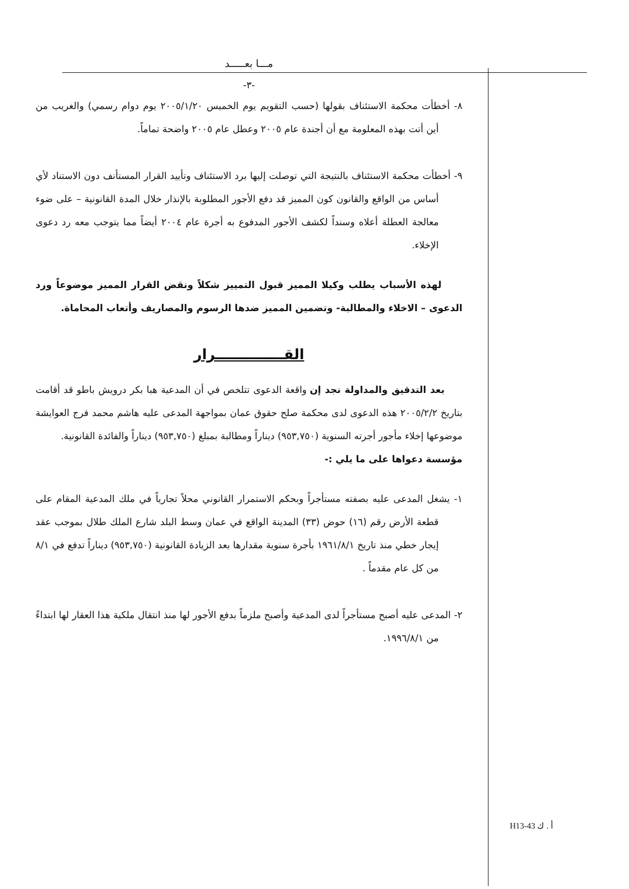مـــا بعـــــد
-٣-
٨- أخطأت محكمة الاستئناف بقولها (حسب التقويم يوم الخميس ٢٠٠٥/١/٢٠ يوم دوام رسمي) والغريب من أين أتت بهذه المعلومة مع أن أجندة عام ٢٠٠٥ وعطل عام ٢٠٠٥ واضحة تماماً.
٩- أخطأت محكمة الاستئناف بالنتيجة التي توصلت إليها برد الاستئناف وتأييد القرار المستأنف دون الاستناد لأي أساس من الواقع والقانون كون المميز قد دفع الأجور المطلوبة بالإنذار خلال المدة القانونية – على ضوء معالجة العطلة أعلاه وسنداً لكشف الأجور المدفوع به أجرة عام ٢٠٠٤ أيضاً مما يتوجب معه رد دعوى الإخلاء.
لهذه الأسباب يطلب وكيلا المميز قبول التمييز شكلاً ونقض القرار المميز موضوعاً ورد الدعوى – الاخلاء والمطالبة- وتضمين المميز ضدها الرسوم والمصاريف وأتعاب المحاماة.
القــــــــــــــرار
بعد التدقيق والمداولة نجد إن واقعة الدعوى تتلخص في أن المدعية هبا بكر درويش باطو قد أقامت بتاريخ ٢٠٠٥/٢/٢ هذه الدعوى لدى محكمة صلح حقوق عمان بمواجهة المدعى عليه هاشم محمد فرج العوايشة موضوعها إخلاء مأجور أجرته السنوية (٩٥٣,٧٥٠) ديناراً ومطالبة بمبلغ (٩٥٣,٧٥٠) ديناراً والفائدة القانونية.
مؤسسة دعواها على ما يلي :-
١- يشغل المدعى عليه بصفته مستأجراً وبحكم الاستمرار القانوني محلاً تجارياً في ملك المدعية المقام على قطعة الأرض رقم (١٦) حوض (٣٣) المدينة الواقع في عمان وسط البلد شارع الملك طلال بموجب عقد إيجار خطي منذ تاريخ ١٩٦١/٨/١ بأجرة سنوية مقدارها بعد الزيادة القانونية (٩٥٣,٧٥٠) ديناراً تدفع في ٨/١ من كل عام مقدماً .
٢- المدعى عليه أصبح مستأجراً لدى المدعية وأصبح ملزماً بدفع الأجور لها منذ انتقال ملكية هذا العقار لها ابتداءً من ١٩٩٦/٨/١.
أ . ك H13-43